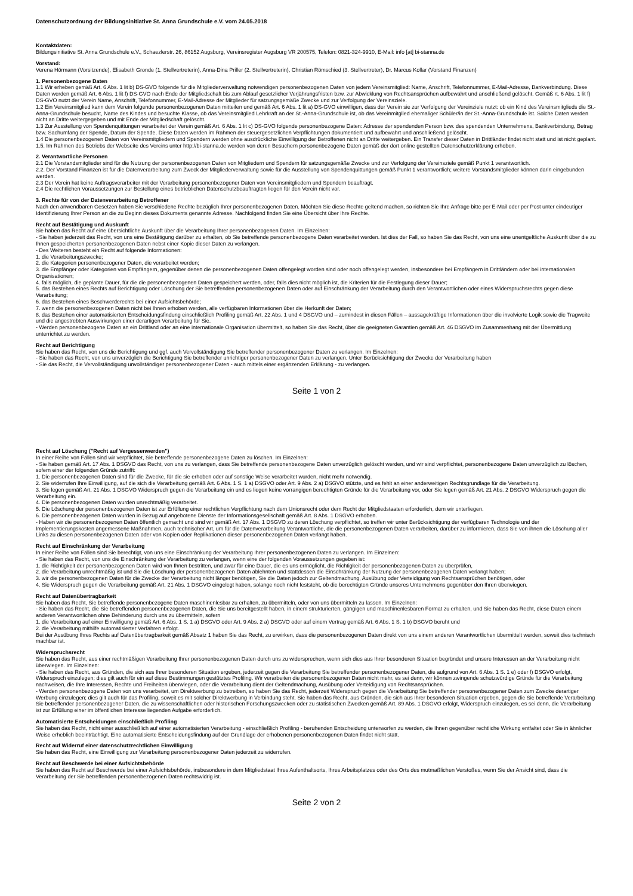Datenschutzordnung der Bildungsinitiative St. Anna Grundschule e.V. vom 24.05.2018
Kontaktdaten:
Bildungsinitiative St. Anna Grundschule e.V., Schaezlerstr. 26, 86152 Augsburg, Vereinsregister Augsburg VR 200575, Telefon: 0821-324-9910, E-Mail: info [at] bi-stanna.de
Vorstand:
Verena Hörmann (Vorsitzende), Elisabeth Gronde (1. Stellvertreterin), Anna-Dina Priller (2. Stellvertreterin), Christian Römschied (3. Stellvertreter), Dr. Marcus Kollar (Vorstand Finanzen)
1. Personenbezogene Daten
1.1 Wir erheben gemäß Art. 6 Abs. 1 lit b) DS-GVO folgende für die Mitgliederverwaltung notwendigen personenbezogenen Daten von jedem Vereinsmitglied: Name, Anschrift, Telefonnummer, E-Mail-Adresse, Bankverbindung. Diese Daten werden gemäß Art. 6 Abs. 1 lit f) DS-GVO nach Ende der Mitgliedschaft bis zum Ablauf gesetzlicher Verjährungsfristen bzw. zur Abwicklung von Rechtsansprüchen aufbewahrt und anschließend gelöscht. Gemäß rt. 6 Abs. 1 lit f) DS-GVO nutzt der Verein Name, Anschrift, Telefonnummer, E-Mail-Adresse der Mitglieder für satzungsgemäße Zwecke und zur Verfolgung der Vereinsziele.
1.2 Ein Vereinsmitglied kann dem Verein folgende personenbezogenen Daten mitteilen und gemäß Art. 6 Abs. 1 lit a) DS-GVO einwilligen, dass der Verein sie zur Verfolgung der Vereinziele nutzt: ob ein Kind des Vereinsmitglieds die St.-Anna-Grundschule besucht, Name des Kindes und besuchte Klasse, ob das Vereinsmitglied Lehrkraft an der St.-Anna-Grundschule ist, ob das Vereinmitglied ehemaliger Schüler/in der St.-Anna-Grundschule ist. Solche Daten werden nicht an Dritte weitergegeben und mit Ende der Mitgliedschaft gelöscht.
1.3 Zur Ausstellung von Spendenquittungen verarbeitet der Verein gemäß Art. 6 Abs. 1 lit c) DS-GVO folgende personenbezogene Daten: Adresse der spendenden Person bzw. des spendenden Unternehmens, Bankverbindung, Betrag bzw. Sachumfang der Spende, Datum der Spende. Diese Daten werden im Rahmen der steuergesetzlichen Verpflichtungen dokumentiert und aufbewahrt und anschließend gelöscht.
1.4 Die personenbezogenen Daten von Vereinsmitgliedern und Spendern werden ohne ausdrückliche Einwilligung der Betroffenen nicht an Dritte weitergeben. Ein Transfer dieser Daten in Drittländer findet nicht statt und ist nicht geplant.
1.5. Im Rahmen des Betriebs der Webseite des Vereins unter http://bi-stanna.de werden von deren Besuchern personenbezogene Daten gemäß der dort online gestellten Datenschutzerklärung erhoben.
2. Verantwortliche Personen
2.1 Die Vorstandsmitglieder sind für die Nutzung der personenbezogenen Daten von Mitgliedern und Spendern für satzungsgemäße Zwecke und zur Verfolgung der Vereinsziele gemäß Punkt 1 verantwortlich.
2.2. Der Vorstand Finanzen ist für die Datenverarbeitung zum Zweck der Mitgliederverwaltung sowie für die Ausstellung von Spendenquittungen gemäß Punkt 1 verantwortlich; weitere Vorstandsmitglieder können darin eingebunden werden.
2.3 Der Verein hat keine Auftragsverarbeiter mit der Verarbeitung personenbezogener Daten von Vereinsmitgliedern und Spendern beauftragt.
2.4 Die rechtlichen Voraussetzungen zur Bestellung eines betrieblichen Datenschutzbeauftragten liegen für den Verein nicht vor.
3. Rechte für von der Datenverarbeitung Betroffener
Nach den anwendbaren Gesetzen haben Sie verschiedene Rechte bezüglich Ihrer personenbezogenen Daten. Möchten Sie diese Rechte geltend machen, so richten Sie Ihre Anfrage bitte per E-Mail oder per Post unter eindeutiger Identifizierung Ihrer Person an die zu Beginn dieses Dokuments genannte Adresse. Nachfolgend finden Sie eine Übersicht über Ihre Rechte.
Recht auf Bestätigung und Auskunft
Sie haben das Recht auf eine übersichtliche Auskunft über die Verarbeitung Ihrer personenbezogenen Daten. Im Einzelnen:
- Sie haben jederzeit das Recht, von uns eine Bestätigung darüber zu erhalten, ob Sie betreffende personenbezogene Daten verarbeitet werden. Ist dies der Fall, so haben Sie das Recht, von uns eine unentgeltliche Auskunft über die zu Ihnen gespeicherten personenbezogenen Daten nebst einer Kopie dieser Daten zu verlangen.
- Des Weiteren besteht ein Recht auf folgende Informationen:
1. die Verarbeitungszwecke;
2. die Kategorien personenbezogener Daten, die verarbeitet werden;
3. die Empfänger oder Kategorien von Empfängern, gegenüber denen die personenbezogenen Daten offengelegt worden sind oder noch offengelegt werden, insbesondere bei Empfängern in Drittländern oder bei internationalen Organisationen;
4. falls möglich, die geplante Dauer, für die die personenbezogenen Daten gespeichert werden, oder, falls dies nicht möglich ist, die Kriterien für die Festlegung dieser Dauer;
5. das Bestehen eines Rechts auf Berichtigung oder Löschung der Sie betreffenden personenbezogenen Daten oder auf Einschränkung der Verarbeitung durch den Verantwortlichen oder eines Widerspruchsrechts gegen diese Verarbeitung;
6. das Bestehen eines Beschwerderechts bei einer Aufsichtsbehörde;
7. wenn die personenbezogenen Daten nicht bei Ihnen erhoben werden, alle verfügbaren Informationen über die Herkunft der Daten;
8. das Bestehen einer automatisierten Entscheidungsfindung einschließlich Profiling gemäß Art. 22 Abs. 1 und 4 DSGVO und – zumindest in diesen Fällen – aussagekräftige Informationen über die involvierte Logik sowie die Tragweite und die angestrebten Auswirkungen einer derartigen Verarbeitung für Sie.
- Werden personenbezogene Daten an ein Drittland oder an eine internationale Organisation übermittelt, so haben Sie das Recht, über die geeigneten Garantien gemäß Art. 46 DSGVO im Zusammenhang mit der Übermittlung unterrichtet zu werden.
Recht auf Berichtigung
Sie haben das Recht, von uns die Berichtigung und ggf. auch Vervollständigung Sie betreffender personenbezogener Daten zu verlangen. Im Einzelnen:
- Sie haben das Recht, von uns unverzüglich die Berichtigung Sie betreffender unrichtiger personenbezogener Daten zu verlangen. Unter Berücksichtigung der Zwecke der Verarbeitung haben
- Sie das Recht, die Vervollständigung unvollständiger personenbezogener Daten - auch mittels einer ergänzenden Erklärung - zu verlangen.
Seite 1 von 2
Recht auf Löschung ("Recht auf Vergessenwerden")
In einer Reihe von Fällen sind wir verpflichtet, Sie betreffende personenbezogene Daten zu löschen. Im Einzelnen:
- Sie haben gemäß Art. 17 Abs. 1 DSGVO das Recht, von uns zu verlangen, dass Sie betreffende personenbezogene Daten unverzüglich gelöscht werden, und wir sind verpflichtet, personenbezogene Daten unverzüglich zu löschen, sofern einer der folgenden Gründe zutrifft:
1. Die personenbezogenen Daten sind für die Zwecke, für die sie erhoben oder auf sonstige Weise verarbeitet wurden, nicht mehr notwendig.
2. Sie widerrufen Ihre Einwilligung, auf die sich die Verarbeitung gemäß Art. 6 Abs. 1 S. 1 a) DSGVO oder Art. 9 Abs. 2 a) DSGVO stützte, und es fehlt an einer anderweitigen Rechtsgrundlage für die Verarbeitung.
3. Sie legen gemäß Art. 21 Abs. 1 DSGVO Widerspruch gegen die Verarbeitung ein und es liegen keine vorrangigen berechtigten Gründe für die Verarbeitung vor, oder Sie legen gemäß Art. 21 Abs. 2 DSGVO Widerspruch gegen die Verarbeitung ein.
4. Die personenbezogenen Daten wurden unrechtmäßig verarbeitet.
5. Die Löschung der personenbezogenen Daten ist zur Erfüllung einer rechtlichen Verpflichtung nach dem Unionsrecht oder dem Recht der Mitgliedstaaten erforderlich, dem wir unterliegen.
6. Die personenbezogenen Daten wurden in Bezug auf angebotene Dienste der Informationsgesellschaft gemäß Art. 8 Abs. 1 DSGVO erhoben.
- Haben wir die personenbezogenen Daten öffentlich gemacht und sind wir gemäß Art. 17 Abs. 1 DSGVO zu deren Löschung verpflichtet, so treffen wir unter Berücksichtigung der verfügbaren Technologie und der Implementierungskosten angemessene Maßnahmen, auch technischer Art, um für die Datenverarbeitung Verantwortliche, die die personenbezogenen Daten verarbeiten, darüber zu informieren, dass Sie von ihnen die Löschung aller Links zu diesen personenbezogenen Daten oder von Kopien oder Replikationen dieser personenbezogenen Daten verlangt haben.
Recht auf Einschränkung der Verarbeitung
In einer Reihe von Fällen sind Sie berechtigt, von uns eine Einschränkung der Verarbeitung Ihrer personenbezogenen Daten zu verlangen. Im Einzelnen:
- Sie haben das Recht, von uns die Einschränkung der Verarbeitung zu verlangen, wenn eine der folgenden Voraussetzungen gegeben ist:
1. die Richtigkeit der personenbezogenen Daten wird von Ihnen bestritten, und zwar für eine Dauer, die es uns ermöglicht, die Richtigkeit der personenbezogenen Daten zu überprüfen,
2. die Verarbeitung unrechtmäßig ist und Sie die Löschung der personenbezogenen Daten ablehnten und stattdessen die Einschränkung der Nutzung der personenbezogenen Daten verlangt haben;
3. wir die personenbezogenen Daten für die Zwecke der Verarbeitung nicht länger benötigen, Sie die Daten jedoch zur Geltendmachung, Ausübung oder Verteidigung von Rechtsansprüchen benötigen, oder
4. Sie Widerspruch gegen die Verarbeitung gemäß Art. 21 Abs. 1 DSGVO eingelegt haben, solange noch nicht feststeht, ob die berechtigten Gründe unseres Unternehmens gegenüber den Ihren überwiegen.
Recht auf Datenübertragbarkeit
Sie haben das Recht, Sie betreffende personenbezogene Daten maschinenlesbar zu erhalten, zu übermitteln, oder von uns übermitteln zu lassen. Im Einzelnen:
- Sie haben das Recht, die Sie betreffenden personenbezogenen Daten, die Sie uns bereitgestellt haben, in einem strukturierten, gängigen und maschinenlesbaren Format zu erhalten, und Sie haben das Recht, diese Daten einem anderen Verantwortlichen ohne Behinderung durch uns zu übermitteln, sofern
1. die Verarbeitung auf einer Einwilligung gemäß Art. 6 Abs. 1 S. 1 a) DSGVO oder Art. 9 Abs. 2 a) DSGVO oder auf einem Vertrag gemäß Art. 6 Abs. 1 S. 1 b) DSGVO beruht und
2. die Verarbeitung mithilfe automatisierter Verfahren erfolgt.
Bei der Ausübung Ihres Rechts auf Datenübertragbarkeit gemäß Absatz 1 haben Sie das Recht, zu erwirken, dass die personenbezogenen Daten direkt von uns einem anderen Verantwortlichen übermittelt werden, soweit dies technisch machbar ist.
Widerspruchsrecht
Sie haben das Recht, aus einer rechtmäßigen Verarbeitung Ihrer personenbezogenen Daten durch uns zu widersprechen, wenn sich dies aus Ihrer besonderen Situation begründet und unsere Interessen an der Verarbeitung nicht überwiegen. Im Einzelnen:
- Sie haben das Recht, aus Gründen, die sich aus Ihrer besonderen Situation ergeben, jederzeit gegen die Verarbeitung Sie betreffender personenbezogener Daten, die aufgrund von Art. 6 Abs. 1 S. 1 e) oder f) DSGVO erfolgt, Widerspruch einzulegen; dies gilt auch für ein auf diese Bestimmungen gestütztes Profiling. Wir verarbeiten die personenbezogenen Daten nicht mehr, es sei denn, wir können zwingende schutzwürdige Gründe für die Verarbeitung nachweisen, die Ihre Interessen, Rechte und Freiheiten überwiegen, oder die Verarbeitung dient der Geltendmachung, Ausübung oder Verteidigung von Rechtsansprüchen.
- Werden personenbezogene Daten von uns verarbeitet, um Direktwerbung zu betreiben, so haben Sie das Recht, jederzeit Widerspruch gegen die Verarbeitung Sie betreffender personenbezogener Daten zum Zwecke derartiger Werbung einzulegen; dies gilt auch für das Profiling, soweit es mit solcher Direktwerbung in Verbindung steht. Sie haben das Recht, aus Gründen, die sich aus Ihrer besonderen Situation ergeben, gegen die Sie betreffende Verarbeitung Sie betreffender personenbezogener Daten, die zu wissenschaftlichen oder historischen Forschungszwecken oder zu statistischen Zwecken gemäß Art. 89 Abs. 1 DSGVO erfolgt, Widerspruch einzulegen, es sei denn, die Verarbeitung ist zur Erfüllung einer im öffentlichen Interesse liegenden Aufgabe erforderlich.
Automatisierte Entscheidungen einschließlich Profiling
Sie haben das Recht, nicht einer ausschließlich auf einer automatisierten Verarbeitung - einschließlich Profiling - beruhenden Entscheidung unterworfen zu werden, die Ihnen gegenüber rechtliche Wirkung entfaltet oder Sie in ähnlicher Weise erheblich beeinträchtigt. Eine automatisierte Entscheidungsfindung auf der Grundlage der erhobenen personenbezogenen Daten findet nicht statt.
Recht auf Widerruf einer datenschutzrechtlichen Einwilligung
Sie haben das Recht, eine Einwilligung zur Verarbeitung personenbezogener Daten jederzeit zu widerrufen.
Recht auf Beschwerde bei einer Aufsichtsbehörde
Sie haben das Recht auf Beschwerde bei einer Aufsichtsbehörde, insbesondere in dem Mitgliedstaat Ihres Aufenthaltsorts, Ihres Arbeitsplatzes oder des Orts des mutmaßlichen Verstoßes, wenn Sie der Ansicht sind, dass die Verarbeitung der Sie betreffenden personenbezogenen Daten rechtswidrig ist.
Seite 2 von 2